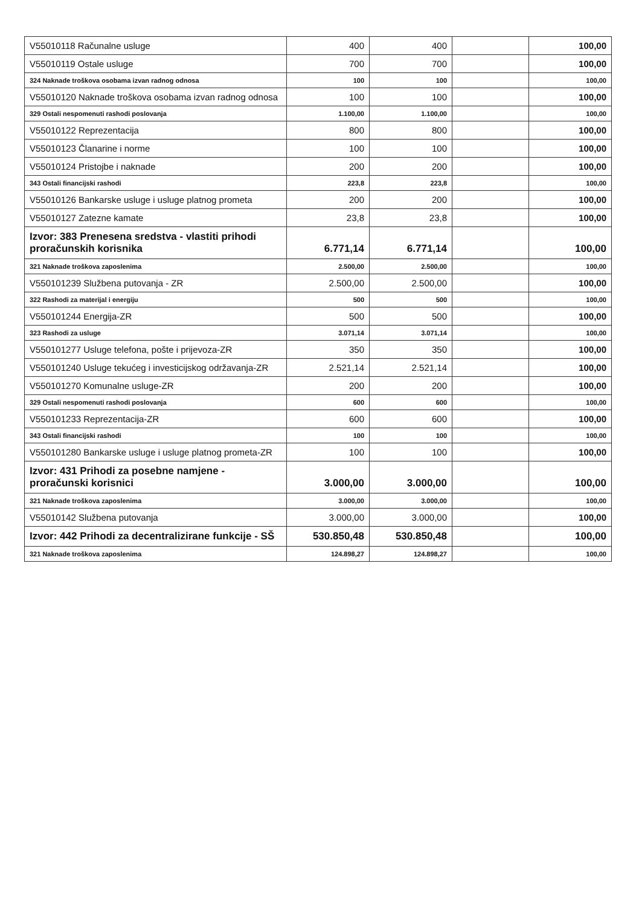| V55010118 Računalne usluge | 400 | 400 | | 100,00 |
| V55010119 Ostale usluge | 700 | 700 | | 100,00 |
| 324 Naknade troškova osobama izvan radnog odnosa | 100 | 100 | | 100,00 |
| V55010120 Naknade troškova osobama izvan radnog odnosa | 100 | 100 | | 100,00 |
| 329 Ostali nespomenuti rashodi poslovanja | 1.100,00 | 1.100,00 | | 100,00 |
| V55010122 Reprezentacija | 800 | 800 | | 100,00 |
| V55010123 Članarine i norme | 100 | 100 | | 100,00 |
| V55010124 Pristojbe i naknade | 200 | 200 | | 100,00 |
| 343 Ostali financijski rashodi | 223,8 | 223,8 | | 100,00 |
| V55010126 Bankarske usluge i usluge platnog prometa | 200 | 200 | | 100,00 |
| V55010127 Zatezne kamate | 23,8 | 23,8 | | 100,00 |
| Izvor: 383 Prenesena sredstva - vlastiti prihodi proračunskih korisnika | 6.771,14 | 6.771,14 | | 100,00 |
| 321 Naknade troškova zaposlenima | 2.500,00 | 2.500,00 | | 100,00 |
| V550101239 Službena putovanja - ZR | 2.500,00 | 2.500,00 | | 100,00 |
| 322 Rashodi za materijal i energiju | 500 | 500 | | 100,00 |
| V550101244 Energija-ZR | 500 | 500 | | 100,00 |
| 323 Rashodi za usluge | 3.071,14 | 3.071,14 | | 100,00 |
| V550101277 Usluge telefona, pošte i prijevoza-ZR | 350 | 350 | | 100,00 |
| V550101240 Usluge tekućeg i investicijskog održavanja-ZR | 2.521,14 | 2.521,14 | | 100,00 |
| V550101270 Komunalne usluge-ZR | 200 | 200 | | 100,00 |
| 329 Ostali nespomenuti rashodi poslovanja | 600 | 600 | | 100,00 |
| V550101233 Reprezentacija-ZR | 600 | 600 | | 100,00 |
| 343 Ostali financijski rashodi | 100 | 100 | | 100,00 |
| V550101280 Bankarske usluge i usluge platnog prometa-ZR | 100 | 100 | | 100,00 |
| Izvor: 431 Prihodi za posebne namjene - proračunski korisnici | 3.000,00 | 3.000,00 | | 100,00 |
| 321 Naknade troškova zaposlenima | 3.000,00 | 3.000,00 | | 100,00 |
| V55010142 Službena putovanja | 3.000,00 | 3.000,00 | | 100,00 |
| Izvor: 442 Prihodi za decentralizirane funkcije - SŠ | 530.850,48 | 530.850,48 | | 100,00 |
| 321 Naknade troškova zaposlenima | 124.898,27 | 124.898,27 | | 100,00 |